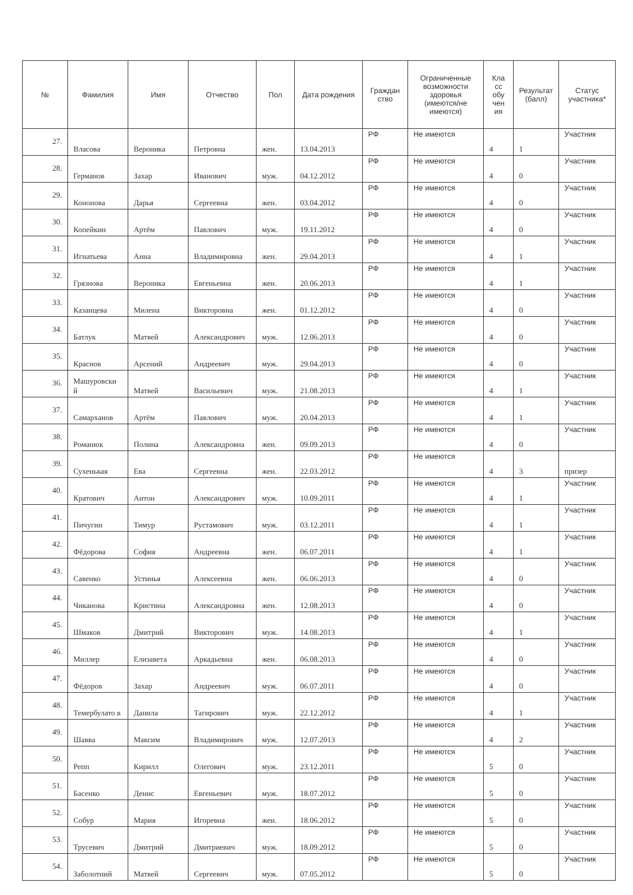| № | Фамилия | Имя | Отчество | Пол | Дата рождения | Граждан ство | Ограниченные возможности здоровья (имеются/не имеются) | Кла сс обу чен ия | Результат (балл) | Статус участника* |
| --- | --- | --- | --- | --- | --- | --- | --- | --- | --- | --- |
| 27. | Власова | Вероника | Петровна | жен. | 13.04.2013 | РФ | Не имеются | 4 | 1 | Участник |
| 28. | Германов | Захар | Иванович | муж. | 04.12.2012 | РФ | Не имеются | 4 | 0 | Участник |
| 29. | Кононова | Дарья | Сергеевна | жен. | 03.04.2012 | РФ | Не имеются | 4 | 0 | Участник |
| 30. | Копейкин | Артём | Павлович | муж. | 19.11.2012 | РФ | Не имеются | 4 | 0 | Участник |
| 31. | Игнатьева | Анна | Владимировна | жен. | 29.04.2013 | РФ | Не имеются | 4 | 1 | Участник |
| 32. | Грязнова | Вероника | Евгеньевна | жен. | 20.06.2013 | РФ | Не имеются | 4 | 1 | Участник |
| 33. | Казанцева | Милена | Викторовна | жен. | 01.12.2012 | РФ | Не имеются | 4 | 0 | Участник |
| 34. | Батлук | Матвей | Александрович | муж. | 12.06.2013 | РФ | Не имеются | 4 | 0 | Участник |
| 35. | Краснов | Арсений | Андреевич | муж. | 29.04.2013 | РФ | Не имеются | 4 | 0 | Участник |
| 36. | Машуровски й | Матвей | Васильевич | муж. | 21.08.2013 | РФ | Не имеются | 4 | 1 | Участник |
| 37. | Самарханов | Артём | Павлович | муж. | 20.04.2013 | РФ | Не имеются | 4 | 1 | Участник |
| 38. | Романюк | Полина | Александровна | жен. | 09.09.2013 | РФ | Не имеются | 4 | 0 | Участник |
| 39. | Сухенькая | Ева | Сергеевна | жен. | 22.03.2012 | РФ | Не имеются | 4 | 3 | призер |
| 40. | Кратович | Антон | Александрович | муж. | 10.09.2011 | РФ | Не имеются | 4 | 1 | Участник |
| 41. | Пичугин | Тимур | Рустамович | муж. | 03.12.2011 | РФ | Не имеются | 4 | 1 | Участник |
| 42. | Фёдорова | София | Андреевна | жен. | 06.07.2011 | РФ | Не имеются | 4 | 1 | Участник |
| 43. | Савенко | Устинья | Алексеевна | жен. | 06.06.2013 | РФ | Не имеются | 4 | 0 | Участник |
| 44. | Чиканова | Кристина | Александровна | жен. | 12.08.2013 | РФ | Не имеются | 4 | 0 | Участник |
| 45. | Шмаков | Дмитрий | Викторович | муж. | 14.08.2013 | РФ | Не имеются | 4 | 1 | Участник |
| 46. | Миллер | Елизавета | Аркадьевна | жен. | 06.08.2013 | РФ | Не имеются | 4 | 0 | Участник |
| 47. | Фёдоров | Захар | Андреевич | муж. | 06.07.2011 | РФ | Не имеются | 4 | 0 | Участник |
| 48. | Темербулато в | Данила | Тагирович | муж. | 22.12.2012 | РФ | Не имеются | 4 | 1 | Участник |
| 49. | Шавва | Максим | Владимирович | муж. | 12.07.2013 | РФ | Не имеются | 4 | 2 | Участник |
| 50. | Репп | Кирилл | Олегович | муж. | 23.12.2011 | РФ | Не имеются | 5 | 0 | Участник |
| 51. | Басенко | Денис | Евгеньевич | муж. | 18.07.2012 | РФ | Не имеются | 5 | 0 | Участник |
| 52. | Собур | Мария | Игоревна | жен. | 18.06.2012 | РФ | Не имеются | 5 | 0 | Участник |
| 53. | Трусевич | Дмитрий | Дмитриевич | муж. | 18.09.2012 | РФ | Не имеются | 5 | 0 | Участник |
| 54. | Заболотний | Матвей | Сергеевич | муж. | 07.05.2012 | РФ | Не имеются | 5 | 0 | Участник |